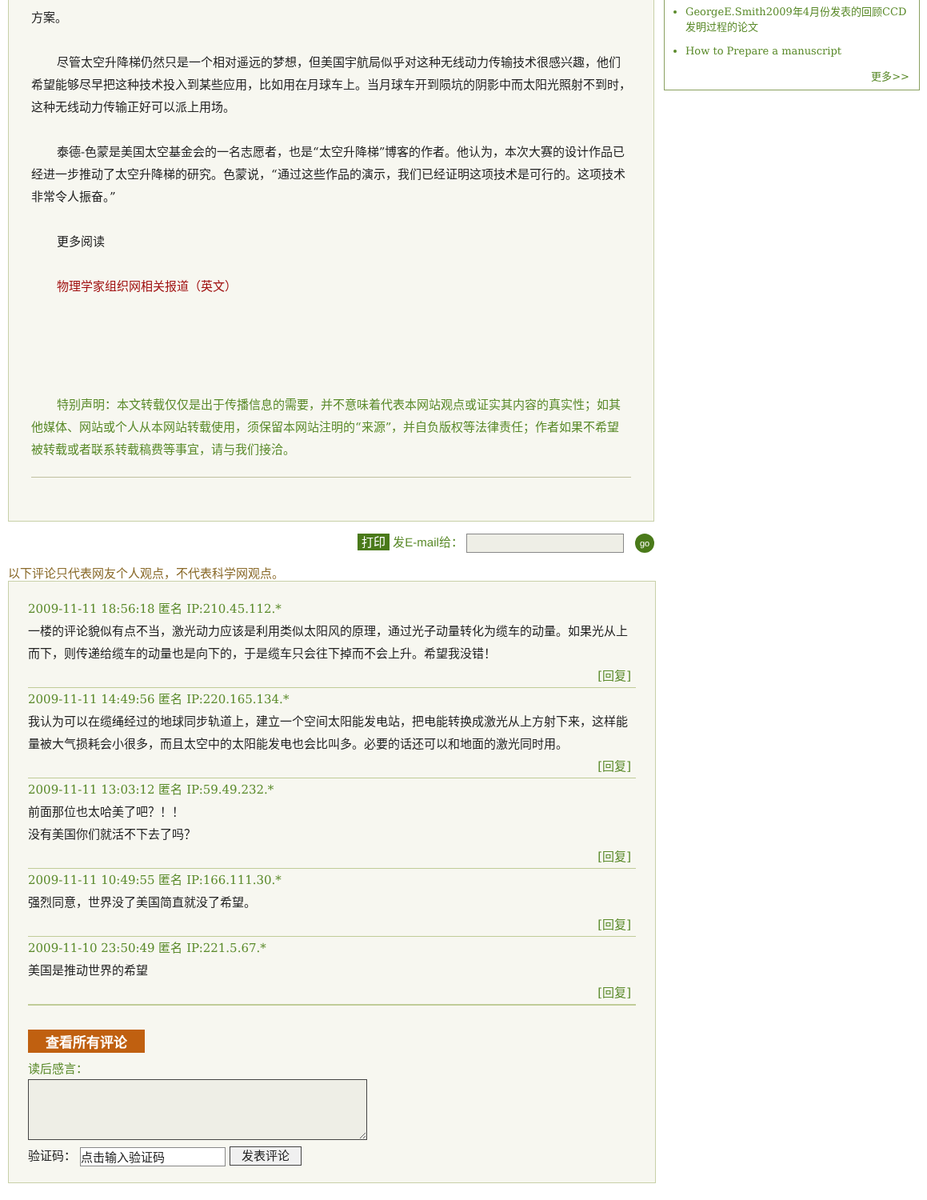方案。
尽管太空升降梯仍然只是一个相对遥远的梦想，但美国宇航局似乎对这种无线动力传输技术很感兴趣，他们希望能够尽早把这种技术投入到某些应用，比如用在月球车上。当月球车开到陨坑的阴影中而太阳光照射不到时，这种无线动力传输正好可以派上用场。
泰德-色蒙是美国太空基金会的一名志愿者，也是“太空升降梯”博客的作者。他认为，本次大赛的设计作品已经进一步推动了太空升降梯的研究。色蒙说，“通过这些作品的演示，我们已经证明这项技术是可行的。这项技术非常令人振奋。”
更多阅读
物理学家组织网相关报道（英文）
特别声明：本文转载仅仅是出于传播信息的需要，并不意味着代表本网站观点或证实其内容的真实性；如其他媒体、网站或个人从本网站转载使用，须保留本网站注明的“来源”，并自负版权等法律责任；作者如果不希望被转载或者联系转载稿费等事宜，请与我们接洽。
GeorgeE.Smith2009年4月份发表的回顾CCD发明过程的论文
How to Prepare a manuscript
更多>>
打印 发E-mail给： go
以下评论只代表网友个人观点，不代表科学网观点。
2009-11-11 18:56:18 匿名 IP:210.45.112.*
一楼的评论貌似有点不当，激光动力应该是利用类似太阳风的原理，通过光子动量转化为缆车的动量。如果光从上而下，则传递给缆车的动量也是向下的，于是缆车只会往下掉而不会上升。希望我没错！
[回复]
2009-11-11 14:49:56 匿名 IP:220.165.134.*
我认为可以在缆绳经过的地球同步轨道上，建立一个空间太阳能发电站，把电能转换成激光从上方射下来，这样能量被大气损耗会小很多，而且太空中的太阳能发电也会比叫多。必要的话还可以和地面的激光同时用。
[回复]
2009-11-11 13:03:12 匿名 IP:59.49.232.*
前面那位也太哈美了吧？！！
没有美国你们就活不下去了吗？
[回复]
2009-11-11 10:49:55 匿名 IP:166.111.30.*
强烈同意，世界没了美国简直就没了希望。
[回复]
2009-11-10 23:50:49 匿名 IP:221.5.67.*
美国是推动世界的希望
[回复]
查看所有评论
读后感言：
验证码： 点击输入验证码 发表评论